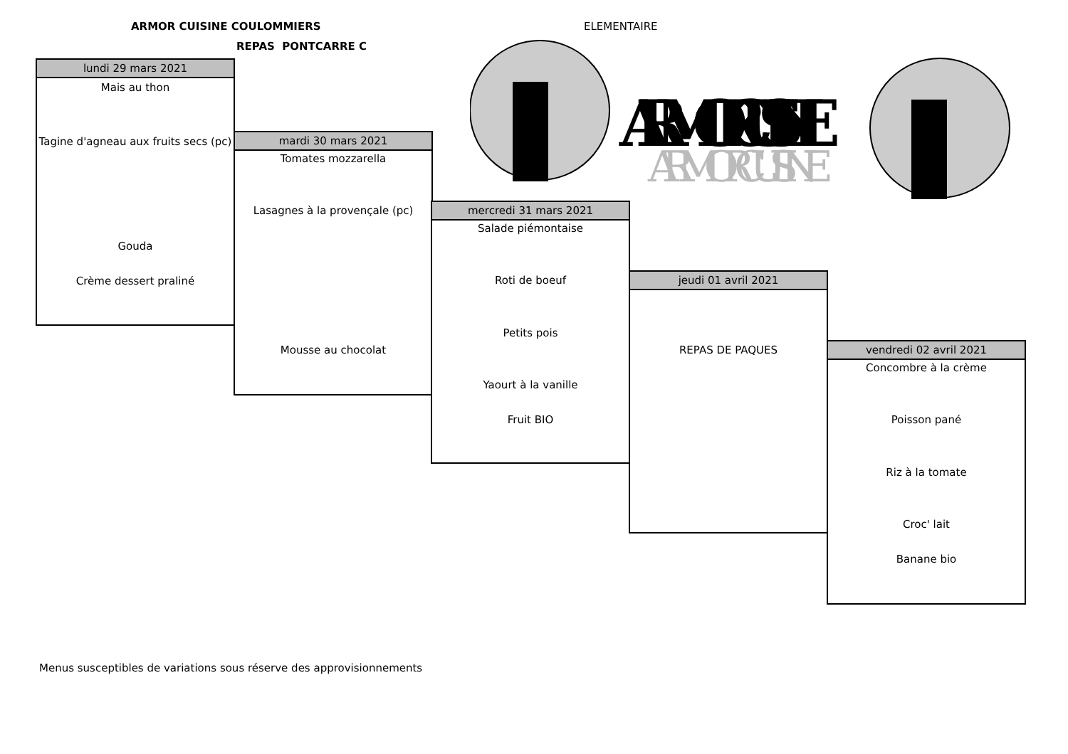ARMOR CUISINE COULOMMIERS
REPAS PONTCARRE C
ELEMENTAIRE
ARMOR CUISINE
ARMOR CUISINE
lundi 29 mars 2021
Mais au thon
Tagine d'agneau aux fruits secs (pc)
Gouda
Crème dessert praliné
mardi 30 mars 2021
Tomates mozzarella
Lasagnes à la provençale (pc)
Mousse au chocolat
mercredi 31 mars 2021
Salade piémontaise
Roti de boeuf
Petits pois
Yaourt à la vanille
Fruit BIO
jeudi 01 avril 2021
REPAS DE PAQUES
vendredi 02 avril 2021
Concombre à la crème
Poisson pané
Riz à la tomate
Croc' lait
Banane bio
Menus susceptibles de variations sous réserve des approvisionnements